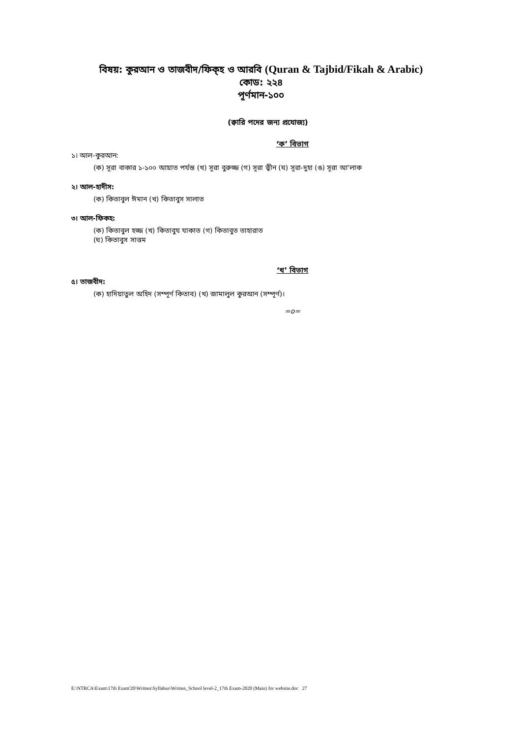বিষয়: কুরআন ও তাজবীদ/ফিক্হ ও আরবি (Quran & Tajbid/Fikah & Arabic)
কোড: ২২৪
পূর্ণমান-১০০
(ক্বারি পদের জন্য প্রযোজ্য)
‘ক’ বিভাগ
১। আল-কুরআন:
(ক) সূরা বাকার ১-১০০ আয়াত পর্যন্ত (খ) সূরা বুরুজ্জ (গ) সূরা ত্বীন (ঘ) সূরা-দুহা (ঙ) সূরা আ'লাক
২। আল-হাদীস:
(ক) কিতাবুল ঈমান (খ) কিতাবুস সালাত
৩। আল-ফিকহ:
(ক) কিতাবুল হজ্জ (খ) কিতাবুয যাকাত (গ) কিতাবুত তাহারাত
(ঘ) কিতাবুস সাত্তম
‘খ’ বিভাগ
৫। তাজবীদ:
(ক) হাদিয়াতুল অহিদ (সম্পূর্ণ কিতাব) (খ) জামালুল কুরআন (সম্পূর্ণ)।
=o=
E:\NTRCA\Exam\17th Exam'20\Written\Syllabus\Written_School level-2_17th Exam-2020 (Main) for website.doc 27